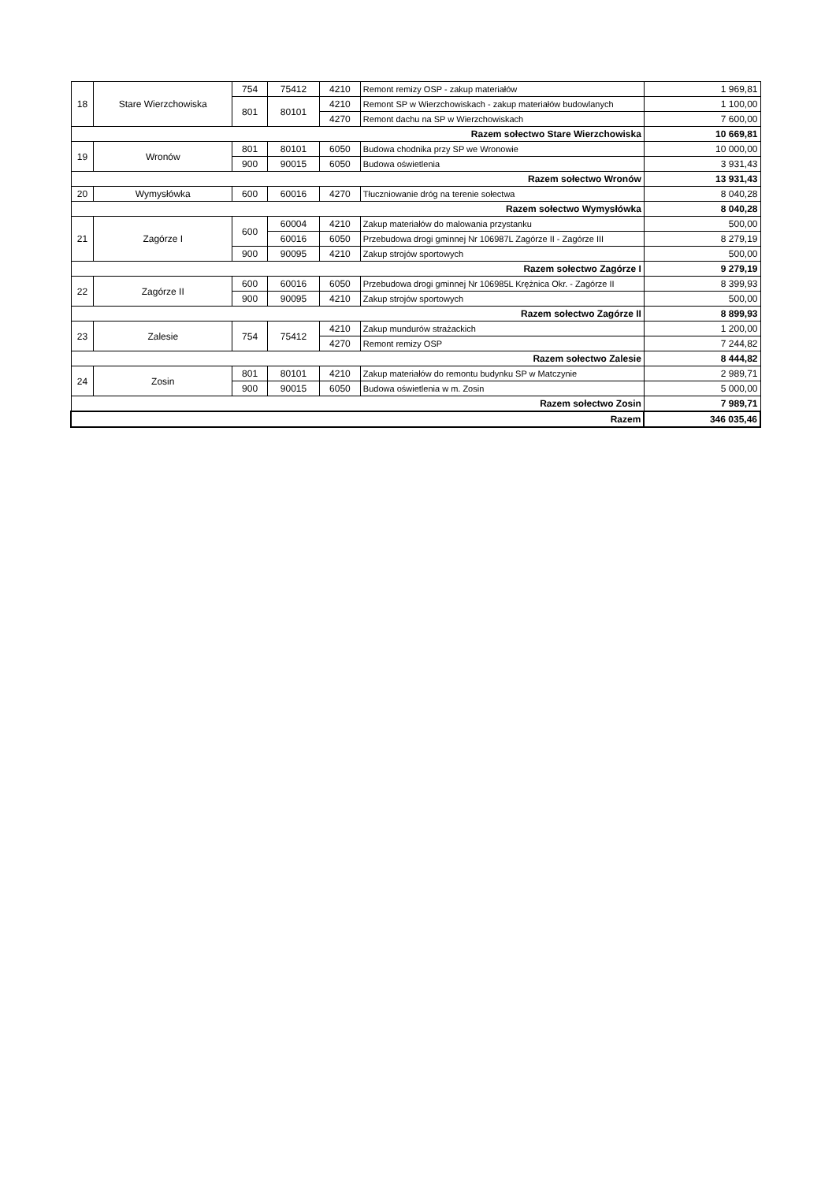| 18 | Stare Wierzchowiska | 754 | 75412 | 4210 | Remont remizy OSP - zakup materiałów | 1 969,81 |
| | | 801 | 80101 | 4210 | Remont SP w Wierzchowiskach - zakup materiałów budowlanych | 1 100,00 |
| | | | | 4270 | Remont dachu na SP w Wierzchowiskach | 7 600,00 |
| Razem sołectwo Stare Wierzchowiska | | | | | | 10 669,81 |
| 19 | Wronów | 801 | 80101 | 6050 | Budowa chodnika przy SP we Wronowie | 10 000,00 |
| | | 900 | 90015 | 6050 | Budowa oświetlenia | 3 931,43 |
| Razem sołectwo Wronów | | | | | | 13 931,43 |
| 20 | Wymysłówka | 600 | 60016 | 4270 | Tłuczniowanie dróg na terenie sołectwa | 8 040,28 |
| Razem sołectwo Wymysłówka | | | | | | 8 040,28 |
| 21 | Zagórze I | 600 | 60004 | 4210 | Zakup materiałów do malowania przystanku | 500,00 |
| | | | 60016 | 6050 | Przebudowa drogi gminnej Nr 106987L Zagórze II - Zagórze III | 8 279,19 |
| | | 900 | 90095 | 4210 | Zakup strojów sportowych | 500,00 |
| Razem sołectwo Zagórze I | | | | | | 9 279,19 |
| 22 | Zagórze II | 600 | 60016 | 6050 | Przebudowa drogi gminnej Nr 106985L Krężnica Okr. - Zagórze II | 8 399,93 |
| | | 900 | 90095 | 4210 | Zakup strojów sportowych | 500,00 |
| Razem sołectwo Zagórze II | | | | | | 8 899,93 |
| 23 | Zalesie | 754 | 75412 | 4210 | Zakup mundurów strażackich | 1 200,00 |
| | | | | 4270 | Remont remizy OSP | 7 244,82 |
| Razem sołectwo Zalesie | | | | | | 8 444,82 |
| 24 | Zosin | 801 | 80101 | 4210 | Zakup materiałów do remontu budynku SP w Matczynie | 2 989,71 |
| | | 900 | 90015 | 6050 | Budowa oświetlenia w m. Zosin | 5 000,00 |
| Razem sołectwo Zosin | | | | | | 7 989,71 |
| Razem | | | | | | 346 035,46 |